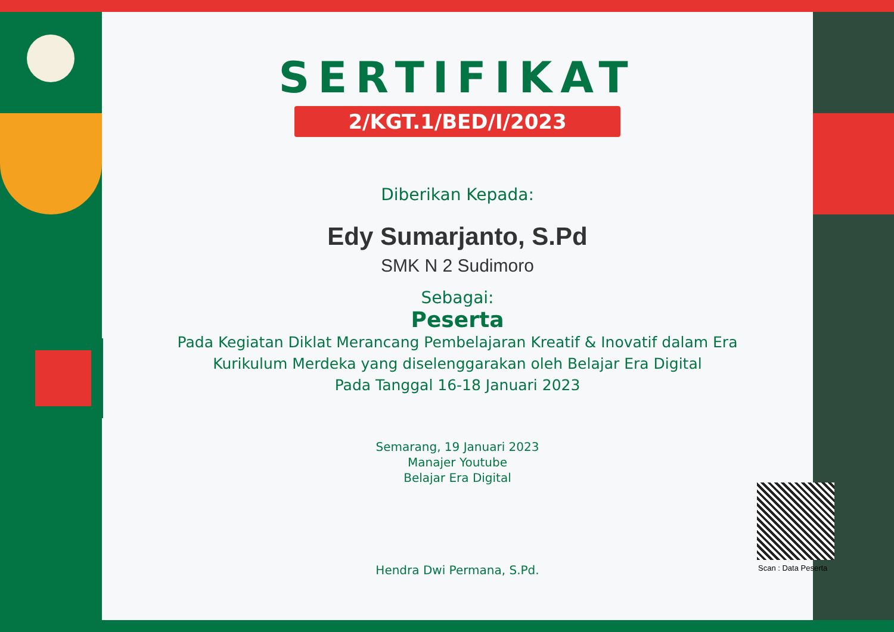SERTIFIKAT
2/KGT.1/BED/I/2023
Diberikan Kepada:
Edy Sumarjanto, S.Pd
SMK N 2 Sudimoro
Sebagai:
Peserta
Pada Kegiatan Diklat Merancang Pembelajaran Kreatif & Inovatif dalam Era
Kurikulum Merdeka yang diselenggarakan oleh Belajar Era Digital
Pada Tanggal 16-18 Januari 2023
Semarang, 19 Januari 2023
Manajer Youtube
Belajar Era Digital
Hendra Dwi Permana, S.Pd.
Scan : Data Peserta